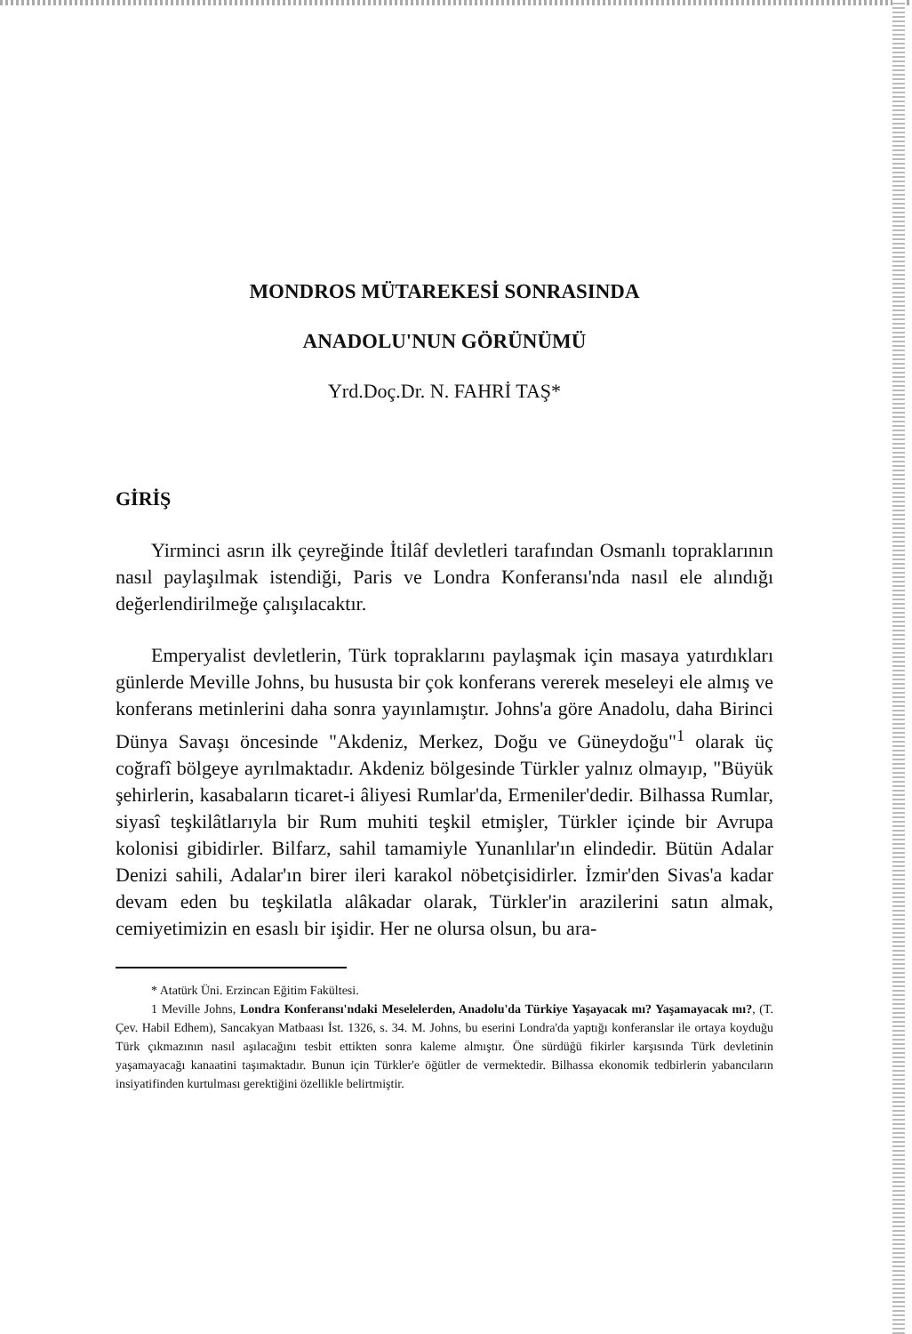MONDROS MÜTAREKESİ SONRASINDA
ANADOLU'NUN GÖRÜNÜMÜ
Yrd.Doç.Dr. N. FAHRİ TAŞ*
GİRİŞ
Yirminci asrın ilk çeyreğinde İtilâf devletleri tarafından Osmanlı topraklarının nasıl paylaşılmak istendiği, Paris ve Londra Konferansı'nda nasıl ele alındığı değerlendirilmeğe çalışılacaktır.
Emperyalist devletlerin, Türk topraklarını paylaşmak için masaya yatırdıkları günlerde Meville Johns, bu hususta bir çok konferans vererek meseleyi ele almış ve konferans metinlerini daha sonra yayınlamıştır. Johns'a göre Anadolu, daha Birinci Dünya Savaşı öncesinde "Akdeniz, Merkez, Doğu ve Güneydoğu"<sup>1</sup> olarak üç coğrafî bölgeye ayrılmaktadır. Akdeniz bölgesinde Türkler yalnız olmayıp, "Büyük şehirlerin, kasabaların ticaret-i âliyesi Rumlar'da, Ermeniler'dedir. Bilhassa Rumlar, siyasî teşkilâtlarıyla bir Rum muhiti teşkil etmişler, Türkler içinde bir Avrupa kolonisi gibidirler. Bilfarz, sahil tamamiyle Yunanlılar'ın elindedir. Bütün Adalar Denizi sahili, Adalar'ın birer ileri karakol nöbetçisidirler. İzmir'den Sivas'a kadar devam eden bu teşkilatla alâkadar olarak, Türkler'in arazilerini satın almak, cemiyetimizin en esaslı bir işidir. Her ne olursa olsun, bu ara-
* Atatürk Üni. Erzincan Eğitim Fakültesi.
1 Meville Johns, Londra Konferansı'ndaki Meselelerden, Anadolu'da Türkiye Yaşayacak mı? Yaşamayacak mı?, (T. Çev. Habil Edhem), Sancakyan Matbaası İst. 1326, s. 34. M. Johns, bu eserini Londra'da yaptığı konferanslar ile ortaya koyduğu Türk çıkmazının nasıl aşılacağını tesbit ettikten sonra kaleme almıştır. Öne sürdüğü fikirler karşısında Türk devletinin yaşamayacağı kanaatini taşımaktadır. Bunun için Türkler'e öğütler de vermektedir. Bilhassa ekonomik tedbirlerin yabancıların insiyatifinden kurtulması gerektiğini özellikle belirtmiştir.